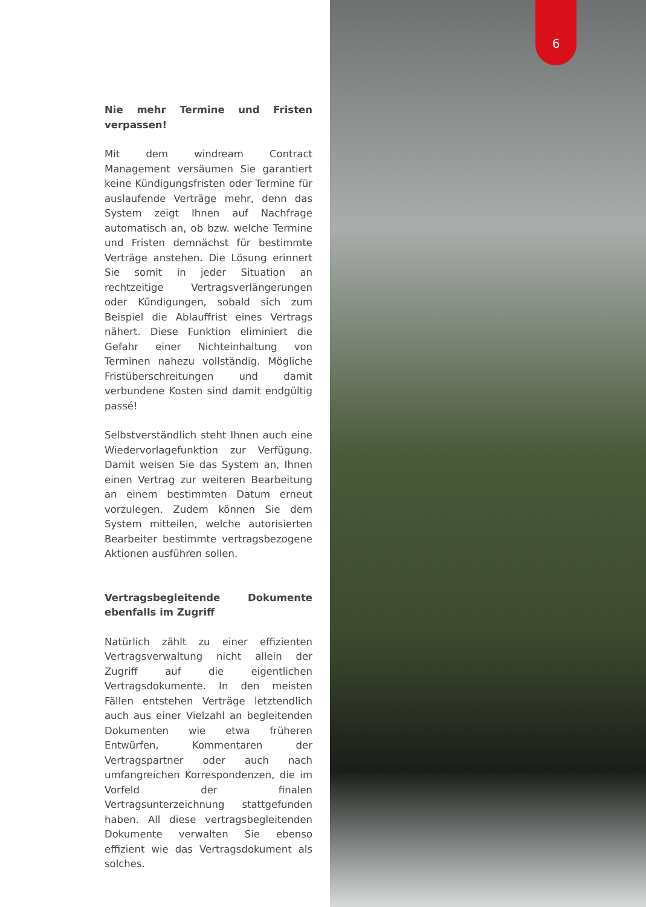6
Nie mehr Termine und Fristen verpassen!
Mit dem windream Contract Management versäumen Sie garantiert keine Kündigungsfristen oder Termine für auslaufende Verträge mehr, denn das System zeigt Ihnen auf Nachfrage automatisch an, ob bzw. welche Termine und Fristen demnächst für bestimmte Verträge anstehen. Die Lösung erinnert Sie somit in jeder Situation an rechtzeitige Vertragsverlängerungen oder Kündigungen, sobald sich zum Beispiel die Ablauffrist eines Vertrags nähert. Diese Funktion eliminiert die Gefahr einer Nichteinhaltung von Terminen nahezu vollständig. Mögliche Fristüberschreitungen und damit verbundene Kosten sind damit endgültig passé!
Selbstverständlich steht Ihnen auch eine Wiedervorlagefunktion zur Verfügung. Damit weisen Sie das System an, Ihnen einen Vertrag zur weiteren Bearbeitung an einem bestimmten Datum erneut vorzulegen. Zudem können Sie dem System mitteilen, welche autorisierten Bearbeiter bestimmte vertragsbezogene Aktionen ausführen sollen.
Vertragsbegleitende Dokumente ebenfalls im Zugriff
Natürlich zählt zu einer effizienten Vertragsverwaltung nicht allein der Zugriff auf die eigentlichen Vertragsdokumente. In den meisten Fällen entstehen Verträge letztendlich auch aus einer Vielzahl an begleitenden Dokumenten wie etwa früheren Entwürfen, Kommentaren der Vertragspartner oder auch nach umfangreichen Korrespondenzen, die im Vorfeld der finalen Vertragsunterzeichnung stattgefunden haben. All diese vertragsbegleitenden Dokumente verwalten Sie ebenso effizient wie das Vertragsdokument als solches.